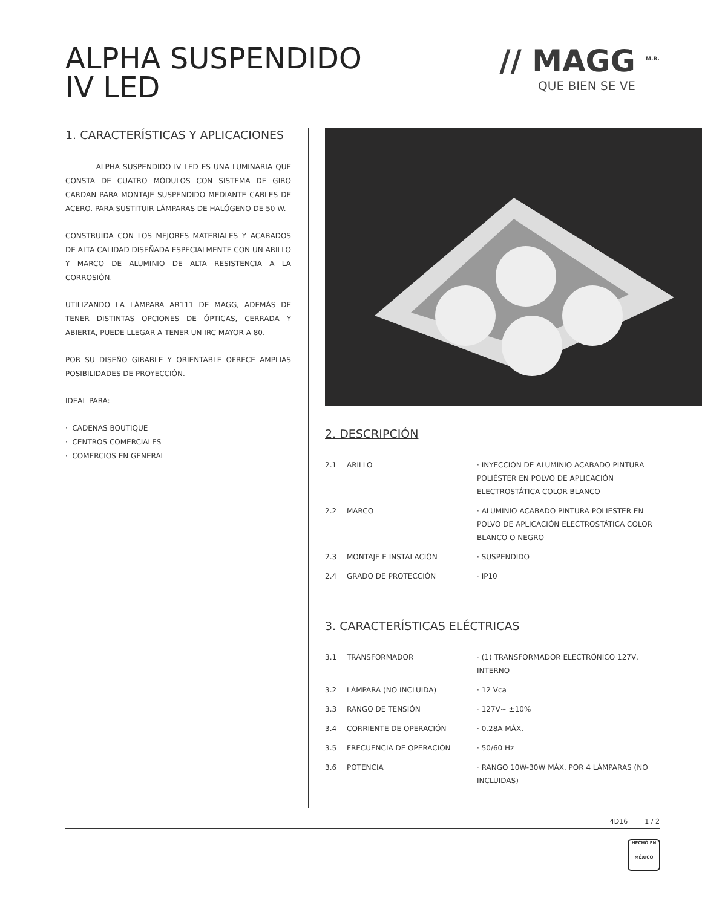ALPHA SUSPENDIDO
IV LED
// MAGG <sup>M.R.</sup>
QUE BIEN SE VE
1. CARACTERÍSTICAS Y APLICACIONES
ALPHA SUSPENDIDO IV LED ES UNA LUMINARIA QUE CONSTA DE CUATRO MÓDULOS CON SISTEMA DE GIRO CARDAN PARA MONTAJE SUSPENDIDO MEDIANTE CABLES DE ACERO. PARA SUSTITUIR LÁMPARAS DE HALÓGENO DE 50 W.
CONSTRUIDA CON LOS MEJORES MATERIALES Y ACABADOS DE ALTA CALIDAD DISEÑADA ESPECIALMENTE CON UN ARILLO Y MARCO DE ALUMINIO DE ALTA RESISTENCIA A LA CORROSIÓN.
UTILIZANDO LA LÁMPARA AR111 DE MAGG, ADEMÁS DE TENER DISTINTAS OPCIONES DE ÓPTICAS, CERRADA Y ABIERTA, PUEDE LLEGAR A TENER UN IRC MAYOR A 80.
POR SU DISEÑO GIRABLE Y ORIENTABLE OFRECE AMPLIAS POSIBILIDADES DE PROYECCIÓN.
IDEAL PARA:
· CADENAS BOUTIQUE
· CENTROS COMERCIALES
· COMERCIOS EN GENERAL
2. DESCRIPCIÓN
| 2.1 | ARILLO | · INYECCIÓN DE ALUMINIO ACABADO PINTURA POLIÉSTER EN POLVO DE APLICACIÓN ELECTROSTÁTICA COLOR BLANCO |
| 2.2 | MARCO | · ALUMINIO ACABADO PINTURA POLIESTER EN POLVO DE APLICACIÓN ELECTROSTÁTICA COLOR BLANCO O NEGRO |
| 2.3 | MONTAJE E INSTALACIÓN | · SUSPENDIDO |
| 2.4 | GRADO DE PROTECCIÓN | · IP10 |
3. CARACTERÍSTICAS ELÉCTRICAS
| 3.1 | TRANSFORMADOR | · (1) TRANSFORMADOR ELECTRÓNICO 127V, INTERNO |
| 3.2 | LÁMPARA (NO INCLUIDA) | · 12 Vca |
| 3.3 | RANGO DE TENSIÓN | · 127V~ ±10% |
| 3.4 | CORRIENTE DE OPERACIÓN | · 0.28A MÁX. |
| 3.5 | FRECUENCIA DE OPERACIÓN | · 50/60 Hz |
| 3.6 | POTENCIA | · RANGO 10W-30W MÁX. POR 4 LÁMPARAS (NO INCLUIDAS) |
4D16 1 / 2
HECHO EN
MÉXICO